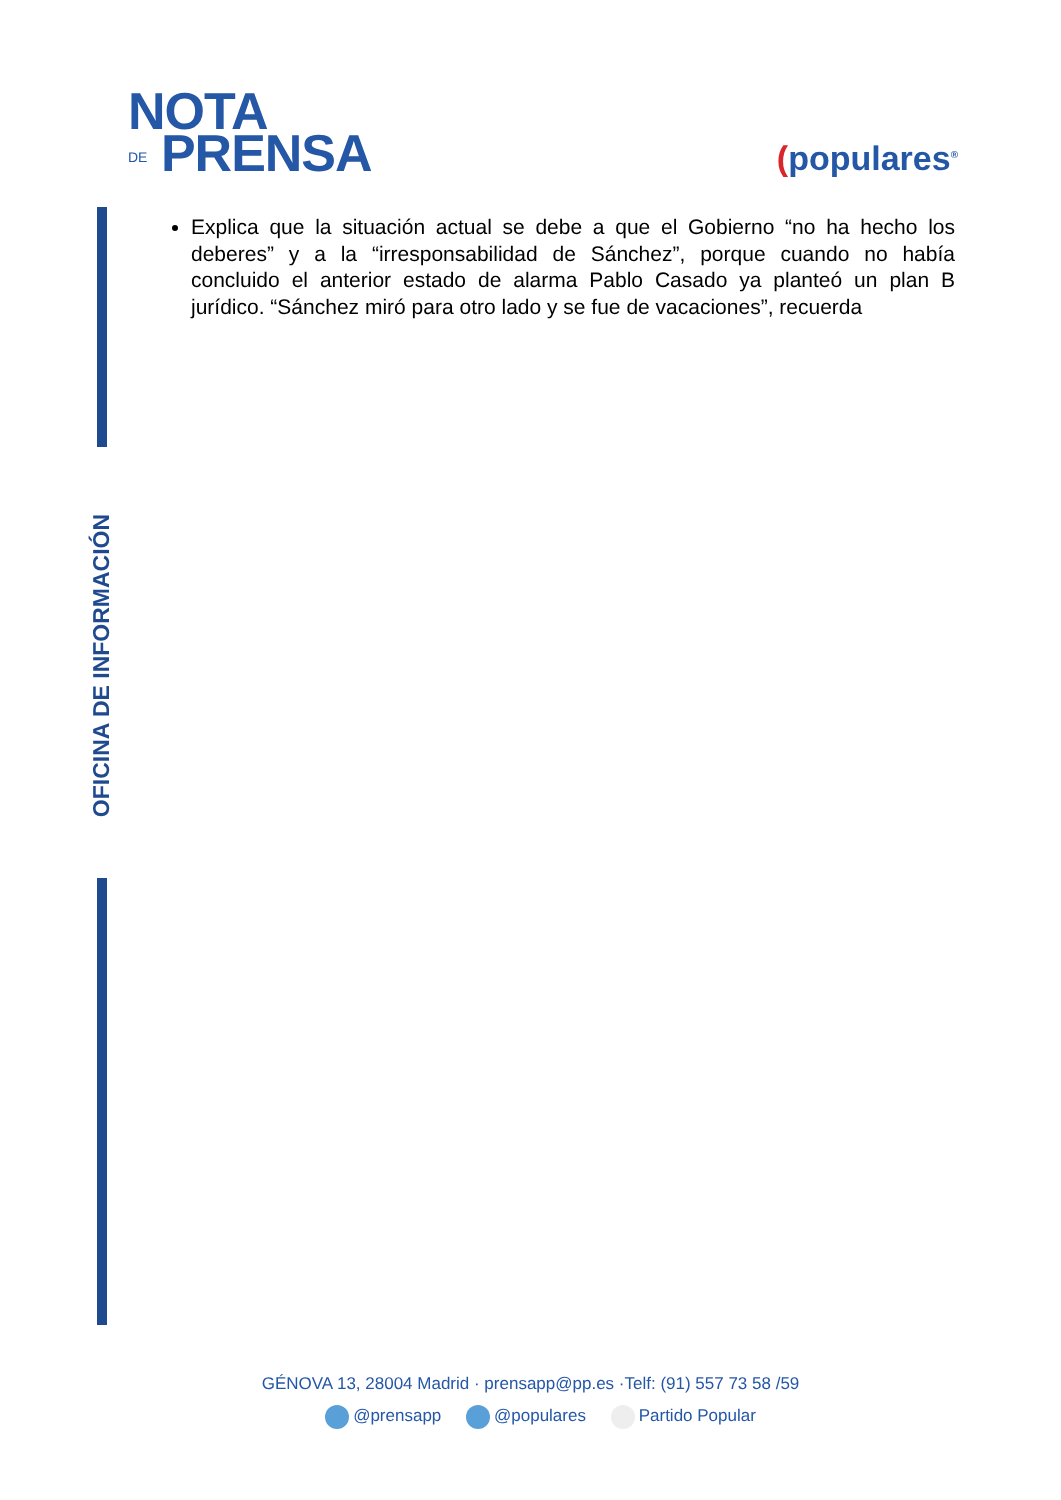NOTA
DE PRENSA
(populares<sup>®</sup>
OFICINA DE INFORMACIÓN
Explica que la situación actual se debe a que el Gobierno “no ha hecho los deberes” y a la “irresponsabilidad de Sánchez”, porque cuando no había concluido el anterior estado de alarma Pablo Casado ya planteó un plan B jurídico. “Sánchez miró para otro lado y se fue de vacaciones”, recuerda
GÉNOVA 13, 28004 Madrid · prensapp@pp.es ·Telf: (91) 557 73 58 /59
@prensapp @populares Partido Popular